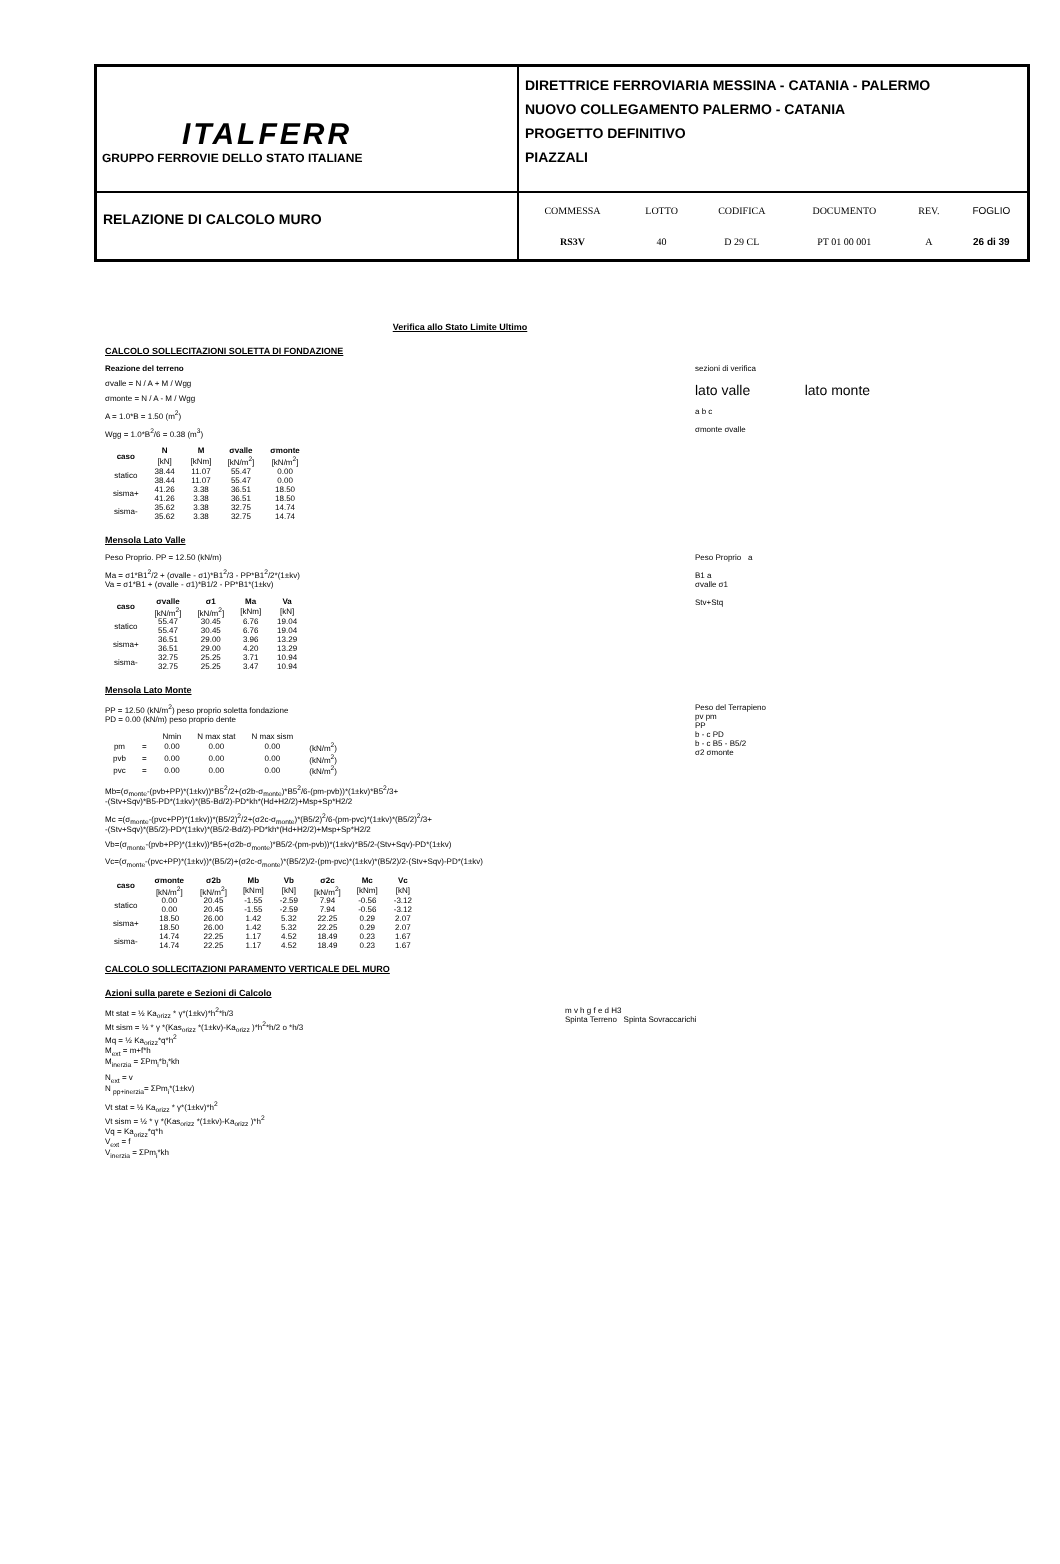ITALFERR
GRUPPO FERROVIE DELLO STATO ITALIANE
DIRETTRICE FERROVIARIA MESSINA - CATANIA - PALERMO
NUOVO COLLEGAMENTO PALERMO - CATANIA
PROGETTO DEFINITIVO
PIAZZALI
RELAZIONE DI CALCOLO MURO
COMMESSA LOTTO CODIFICA DOCUMENTO REV. FOGLIO RS3V 40 D 29 CL PT 01 00 001 A 26 di 39
Verifica allo Stato Limite Ultimo
CALCOLO SOLLECITAZIONI SOLETTA DI FONDAZIONE
sezioni di verifica
lato valle lato monte
a b c
σmonte σvalle
Reazione del terreno
σvalle = N / A + M / Wgg
σmonte = N / A - M / Wgg
A = 1.0*B = 1.50 (m<sup>2</sup>)
Wgg = 1.0*B<sup>2</sup>/6 = 0.38 (m<sup>3</sup>)
| caso | N | M | σvalle | σmonte |
| --- | --- | --- | --- | --- |
| | [kN] | [kNm] | [kN/m<sup>2</sup>] | [kN/m<sup>2</sup>] |
| statico | 38.44 | 11.07 | 55.47 | 0.00 |
| | 38.44 | 11.07 | 55.47 | 0.00 |
| sisma+ | 41.26 | 3.38 | 36.51 | 18.50 |
| | 41.26 | 3.38 | 36.51 | 18.50 |
| sisma- | 35.62 | 3.38 | 32.75 | 14.74 |
| | 35.62 | 3.38 | 32.75 | 14.74 |
Mensola Lato Valle
Peso Proprio a
B1 a
σvalle σ1
Stv+Stq
Peso Proprio. PP = 12.50 (kN/m)
Ma = σ1*B1<sup>2</sup>/2 + (σvalle - σ1)*B1<sup>2</sup>/3 - PP*B1<sup>2</sup>/2*(1±kv)
Va = σ1*B1 + (σvalle - σ1)*B1/2 - PP*B1*(1±kv)
| caso | σvalle | σ1 | Ma | Va |
| --- | --- | --- | --- | --- |
| | [kN/m<sup>2</sup>] | [kN/m<sup>2</sup>] | [kNm] | [kN] |
| statico | 55.47 | 30.45 | 6.76 | 19.04 |
| | 55.47 | 30.45 | 6.76 | 19.04 |
| sisma+ | 36.51 | 29.00 | 3.96 | 13.29 |
| | 36.51 | 29.00 | 4.20 | 13.29 |
| sisma- | 32.75 | 25.25 | 3.71 | 10.94 |
| | 32.75 | 25.25 | 3.47 | 10.94 |
Mensola Lato Monte
Peso del Terrapieno
pv pm
PP
b - c PD
b - c B5 - B5/2
σ2 σmonte
PP = 12.50 (kN/m<sup>2</sup>) peso proprio soletta fondazione
PD = 0.00 (kN/m) peso proprio dente
| | | Nmin | N max stat | N max sism | |
| pm | = | 0.00 | 0.00 | 0.00 | (kN/m<sup>2</sup>) |
| pvb | = | 0.00 | 0.00 | 0.00 | (kN/m<sup>2</sup>) |
| pvc | = | 0.00 | 0.00 | 0.00 | (kN/m<sup>2</sup>) |
Mb=(σ<sub>monte</sub>-(pvb+PP)*(1±kv))*B5<sup>2</sup>/2+(σ2b-σ<sub>monte</sub>)*B5<sup>2</sup>/6-(pm-pvb))*(1±kv)*B5<sup>2</sup>/3+
-(Stv+Sqv)*B5-PD*(1±kv)*(B5-Bd/2)-PD*kh*(Hd+H2/2)+Msp+Sp*H2/2
Mc =(σ<sub>monte</sub>-(pvc+PP)*(1±kv))*(B5/2)<sup>2</sup>/2+(σ2c-σ<sub>monte</sub>)*(B5/2)<sup>2</sup>/6-(pm-pvc)*(1±kv)*(B5/2)<sup>2</sup>/3+
-(Stv+Sqv)*(B5/2)-PD*(1±kv)*(B5/2-Bd/2)-PD*kh*(Hd+H2/2)+Msp+Sp*H2/2
Vb=(σ<sub>monte</sub>-(pvb+PP)*(1±kv))*B5+(σ2b-σ<sub>monte</sub>)*B5/2-(pm-pvb))*(1±kv)*B5/2-(Stv+Sqv)-PD*(1±kv)
Vc=(σ<sub>monte</sub>-(pvc+PP)*(1±kv))*(B5/2)+(σ2c-σ<sub>monte</sub>)*(B5/2)/2-(pm-pvc)*(1±kv)*(B5/2)/2-(Stv+Sqv)-PD*(1±kv)
| caso | σmonte | σ2b | Mb | Vb | σ2c | Mc | Vc |
| --- | --- | --- | --- | --- | --- | --- | --- |
| | [kN/m<sup>2</sup>] | [kN/m<sup>2</sup>] | [kNm] | [kN] | [kN/m<sup>2</sup>] | [kNm] | [kN] |
| statico | 0.00 | 20.45 | -1.55 | -2.59 | 7.94 | -0.56 | -3.12 |
| | 0.00 | 20.45 | -1.55 | -2.59 | 7.94 | -0.56 | -3.12 |
| sisma+ | 18.50 | 26.00 | 1.42 | 5.32 | 22.25 | 0.29 | 2.07 |
| | 18.50 | 26.00 | 1.42 | 5.32 | 22.25 | 0.29 | 2.07 |
| sisma- | 14.74 | 22.25 | 1.17 | 4.52 | 18.49 | 0.23 | 1.67 |
| | 14.74 | 22.25 | 1.17 | 4.52 | 18.49 | 0.23 | 1.67 |
CALCOLO SOLLECITAZIONI PARAMENTO VERTICALE DEL MURO
Azioni sulla parete e Sezioni di Calcolo
m v h g f e d H3
Spinta Terreno Spinta Sovraccarichi
Mt stat = ½ Ka<sub>orizz</sub> * γ*(1±kv)*h<sup>2</sup>*h/3
Mt sism = ½ * γ *(Kas<sub>orizz</sub> *(1±kv)-Ka<sub>orizz</sub> )*h<sup>2</sup>*h/2 o *h/3
Mq = ½ Ka<sub>orizz</sub>*q*h<sup>2</sup>
M<sub>ext</sub> = m+f*h
M<sub>inerzia</sub> = ΣPm<sub>i</sub>*b<sub>i</sub>*kh
N<sub>ext</sub> = v
N <sub>pp+inerzia</sub>= ΣPm<sub>i</sub>*(1±kv)
Vt stat = ½ Ka<sub>orizz</sub> * γ*(1±kv)*h<sup>2</sup>
Vt sism = ½ * γ *(Kas<sub>orizz</sub> *(1±kv)-Ka<sub>orizz</sub> )*h<sup>2</sup>
Vq = Ka<sub>orizz</sub>*q*h
V<sub>ext</sub> = f
V<sub>inerzia</sub> = ΣPm<sub>i</sub>*kh